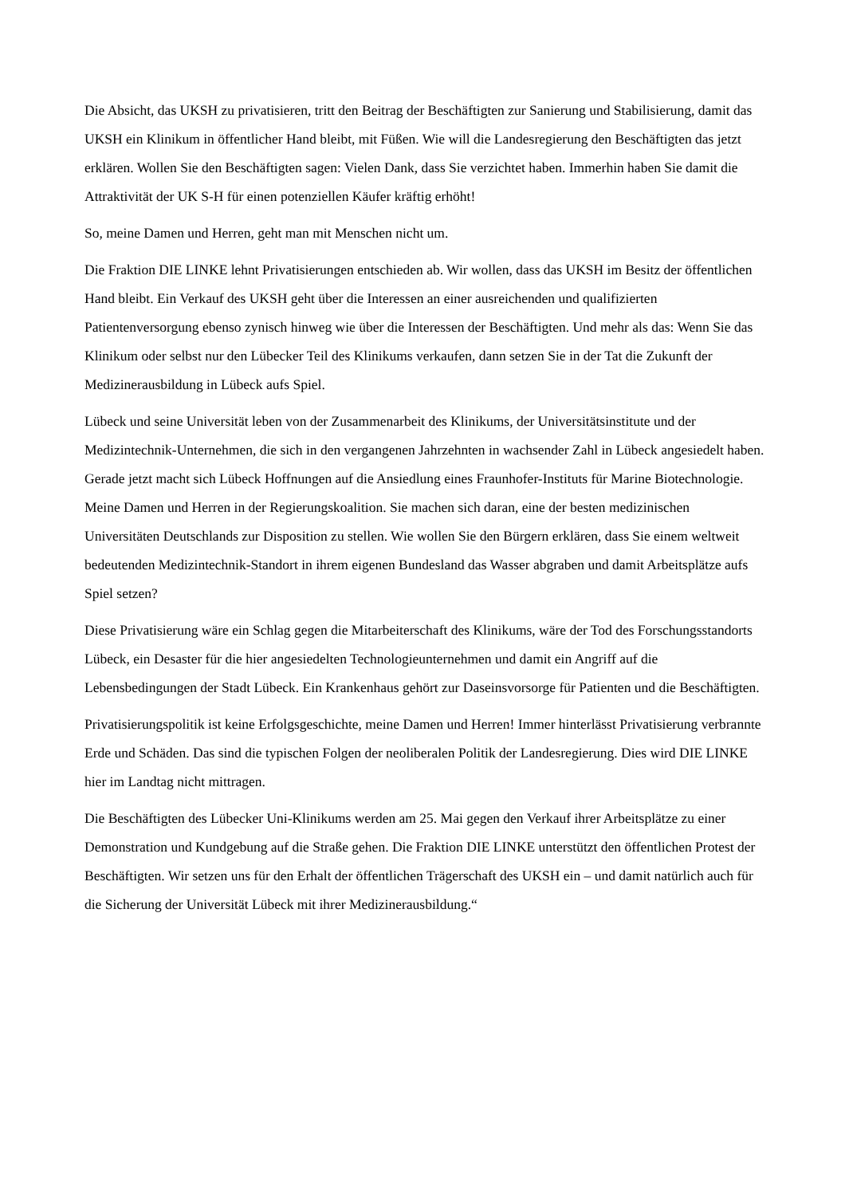Die Absicht, das UKSH zu privatisieren, tritt den Beitrag der Beschäftigten zur Sanierung und Stabilisierung, damit das UKSH ein Klinikum in öffentlicher Hand bleibt, mit Füßen. Wie will die Landesregierung den Beschäftigten das jetzt erklären. Wollen Sie den Beschäftigten sagen: Vielen Dank, dass Sie verzichtet haben. Immerhin haben Sie damit die Attraktivität der UK S-H für einen potenziellen Käufer kräftig erhöht!
So, meine Damen und Herren, geht man mit Menschen nicht um.
Die Fraktion DIE LINKE lehnt Privatisierungen entschieden ab. Wir wollen, dass das UKSH im Besitz der öffentlichen Hand bleibt. Ein Verkauf des UKSH geht über die Interessen an einer ausreichenden und qualifizierten Patientenversorgung ebenso zynisch hinweg wie über die Interessen der Beschäftigten. Und mehr als das: Wenn Sie das Klinikum oder selbst nur den Lübecker Teil des Klinikums verkaufen, dann setzen Sie in der Tat die Zukunft der Medizinerausbildung in Lübeck aufs Spiel.
Lübeck und seine Universität leben von der Zusammenarbeit des Klinikums, der Universitätsinstitute und der Medizintechnik-Unternehmen, die sich in den vergangenen Jahrzehnten in wachsender Zahl in Lübeck angesiedelt haben. Gerade jetzt macht sich Lübeck Hoffnungen auf die Ansiedlung eines Fraunhofer-Instituts für Marine Biotechnologie. Meine Damen und Herren in der Regierungskoalition. Sie machen sich daran, eine der besten medizinischen Universitäten Deutschlands zur Disposition zu stellen. Wie wollen Sie den Bürgern erklären, dass Sie einem weltweit bedeutenden Medizintechnik-Standort in ihrem eigenen Bundesland das Wasser abgraben und damit Arbeitsplätze aufs Spiel setzen?
Diese Privatisierung wäre ein Schlag gegen die Mitarbeiterschaft des Klinikums, wäre der Tod des Forschungsstandorts Lübeck, ein Desaster für die hier angesiedelten Technologieunternehmen und damit ein Angriff auf die Lebensbedingungen der Stadt Lübeck. Ein Krankenhaus gehört zur Daseinsvorsorge für Patienten und die Beschäftigten.
Privatisierungspolitik ist keine Erfolgsgeschichte, meine Damen und Herren! Immer hinterlässt Privatisierung verbrannte Erde und Schäden. Das sind die typischen Folgen der neoliberalen Politik der Landesregierung. Dies wird DIE LINKE hier im Landtag nicht mittragen.
Die Beschäftigten des Lübecker Uni-Klinikums werden am 25. Mai gegen den Verkauf ihrer Arbeitsplätze zu einer Demonstration und Kundgebung auf die Straße gehen. Die Fraktion DIE LINKE unterstützt den öffentlichen Protest der Beschäftigten. Wir setzen uns für den Erhalt der öffentlichen Trägerschaft des UKSH ein – und damit natürlich auch für die Sicherung der Universität Lübeck mit ihrer Medizinerausbildung.“